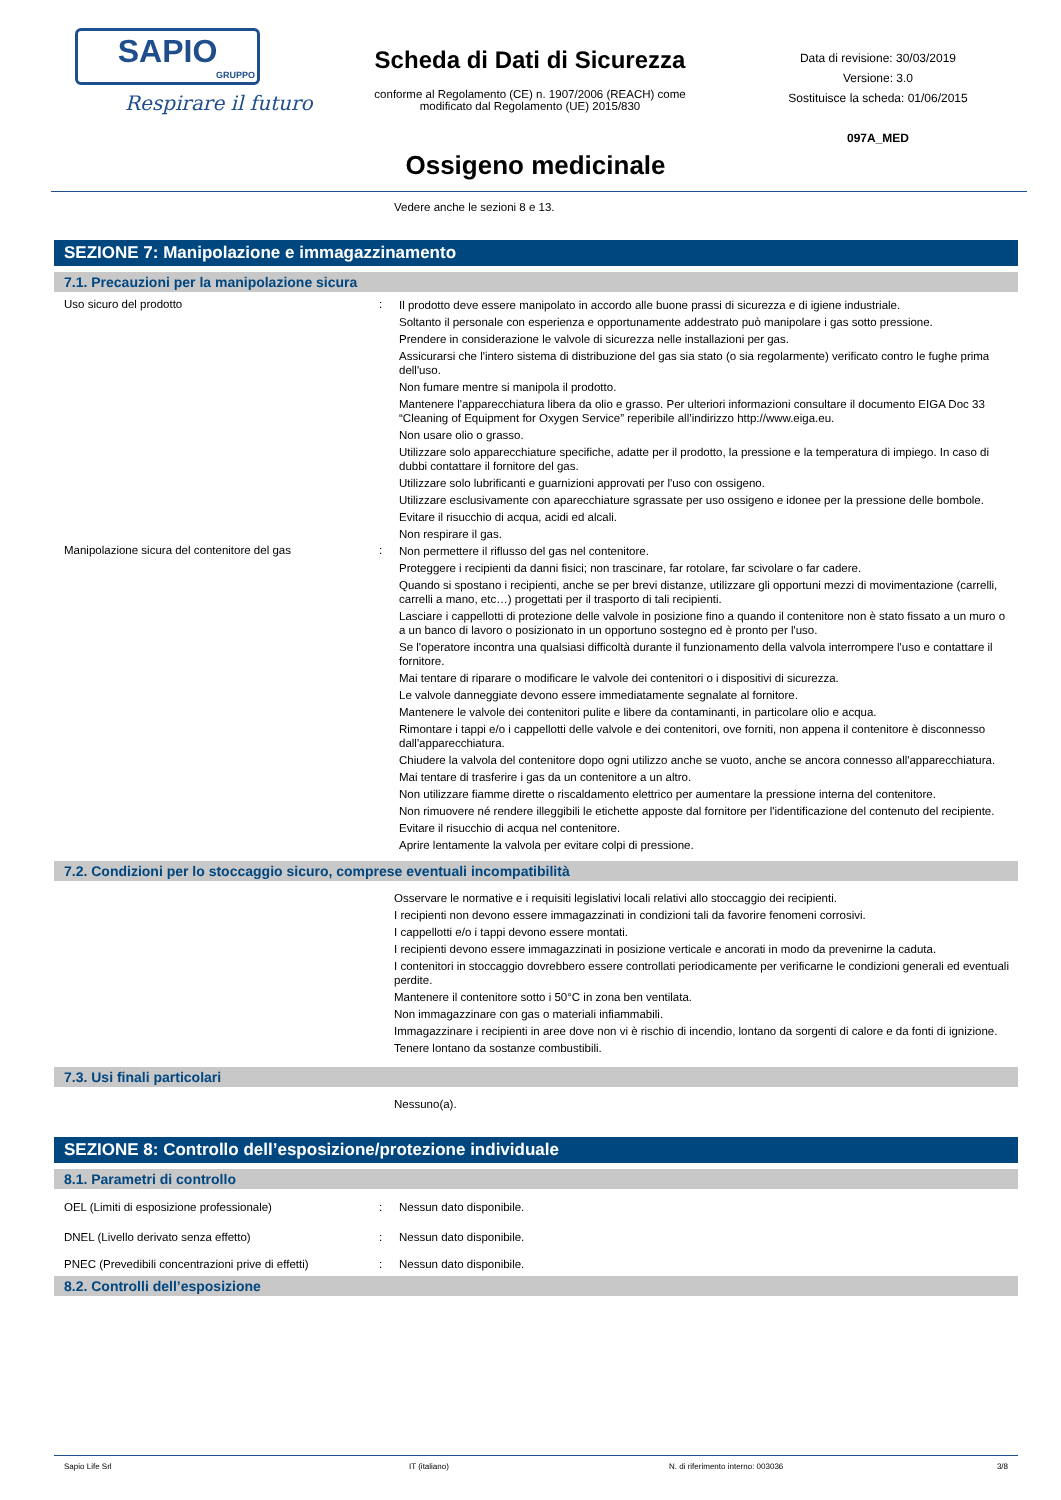SAPIO
GRUPPO
Respirare il futuro
Scheda di Dati di Sicurezza
conforme al Regolamento (CE) n. 1907/2006 (REACH) come
modificato dal Regolamento (UE) 2015/830
Data di revisione: 30/03/2019
Versione: 3.0
Sostituisce la scheda: 01/06/2015
097A_MED
Ossigeno medicinale
Vedere anche le sezioni 8 e 13.
SEZIONE 7: Manipolazione e immagazzinamento
7.1. Precauzioni per la manipolazione sicura
| Uso sicuro del prodotto | : | Il prodotto deve essere manipolato in accordo alle buone prassi di sicurezza e di igiene industriale. Soltanto il personale con esperienza e opportunamente addestrato può manipolare i gas sotto pressione. Prendere in considerazione le valvole di sicurezza nelle installazioni per gas. Assicurarsi che l'intero sistema di distribuzione del gas sia stato (o sia regolarmente) verificato contro le fughe prima dell'uso. Non fumare mentre si manipola il prodotto. Mantenere l'apparecchiatura libera da olio e grasso. Per ulteriori informazioni consultare il documento EIGA Doc 33 “Cleaning of Equipment for Oxygen Service” reperibile all’indirizzo http://www.eiga.eu. Non usare olio o grasso. Utilizzare solo apparecchiature specifiche, adatte per il prodotto, la pressione e la temperatura di impiego. In caso di dubbi contattare il fornitore del gas. Utilizzare solo lubrificanti e guarnizioni approvati per l'uso con ossigeno. Utilizzare esclusivamente con aparecchiature sgrassate per uso ossigeno e idonee per la pressione delle bombole. Evitare il risucchio di acqua, acidi ed alcali. Non respirare il gas. |
| Manipolazione sicura del contenitore del gas | : | Non permettere il riflusso del gas nel contenitore. Proteggere i recipienti da danni fisici; non trascinare, far rotolare, far scivolare o far cadere. Quando si spostano i recipienti, anche se per brevi distanze, utilizzare gli opportuni mezzi di movimentazione (carrelli, carrelli a mano, etc…) progettati per il trasporto di tali recipienti. Lasciare i cappellotti di protezione delle valvole in posizione fino a quando il contenitore non è stato fissato a un muro o a un banco di lavoro o posizionato in un opportuno sostegno ed è pronto per l'uso. Se l'operatore incontra una qualsiasi difficoltà durante il funzionamento della valvola interrompere l'uso e contattare il fornitore. Mai tentare di riparare o modificare le valvole dei contenitori o i dispositivi di sicurezza. Le valvole danneggiate devono essere immediatamente segnalate al fornitore. Mantenere le valvole dei contenitori pulite e libere da contaminanti, in particolare olio e acqua. Rimontare i tappi e/o i cappellotti delle valvole e dei contenitori, ove forniti, non appena il contenitore è disconnesso dall'apparecchiatura. Chiudere la valvola del contenitore dopo ogni utilizzo anche se vuoto, anche se ancora connesso all'apparecchiatura. Mai tentare di trasferire i gas da un contenitore a un altro. Non utilizzare fiamme dirette o riscaldamento elettrico per aumentare la pressione interna del contenitore. Non rimuovere né rendere illeggibili le etichette apposte dal fornitore per l'identificazione del contenuto del recipiente. Evitare il risucchio di acqua nel contenitore. Aprire lentamente la valvola per evitare colpi di pressione. |
7.2. Condizioni per lo stoccaggio sicuro, comprese eventuali incompatibilità
Osservare le normative e i requisiti legislativi locali relativi allo stoccaggio dei recipienti.
I recipienti non devono essere immagazzinati in condizioni tali da favorire fenomeni corrosivi.
I cappellotti e/o i tappi devono essere montati.
I recipienti devono essere immagazzinati in posizione verticale e ancorati in modo da prevenirne la caduta.
I contenitori in stoccaggio dovrebbero essere controllati periodicamente per verificarne le condizioni generali ed eventuali perdite.
Mantenere il contenitore sotto i 50°C in zona ben ventilata.
Non immagazzinare con gas o materiali infiammabili.
Immagazzinare i recipienti in aree dove non vi è rischio di incendio, lontano da sorgenti di calore e da fonti di ignizione.
Tenere lontano da sostanze combustibili.
7.3. Usi finali particolari
Nessuno(a).
SEZIONE 8: Controllo dell’esposizione/protezione individuale
8.1. Parametri di controllo
| OEL (Limiti di esposizione professionale) | : | Nessun dato disponibile. |
| DNEL (Livello derivato senza effetto) | : | Nessun dato disponibile. |
| PNEC (Prevedibili concentrazioni prive di effetti) | : | Nessun dato disponibile. |
8.2. Controlli dell’esposizione
Sapio Life Srl IT (italiano) N. di riferimento interno: 003036 3/8